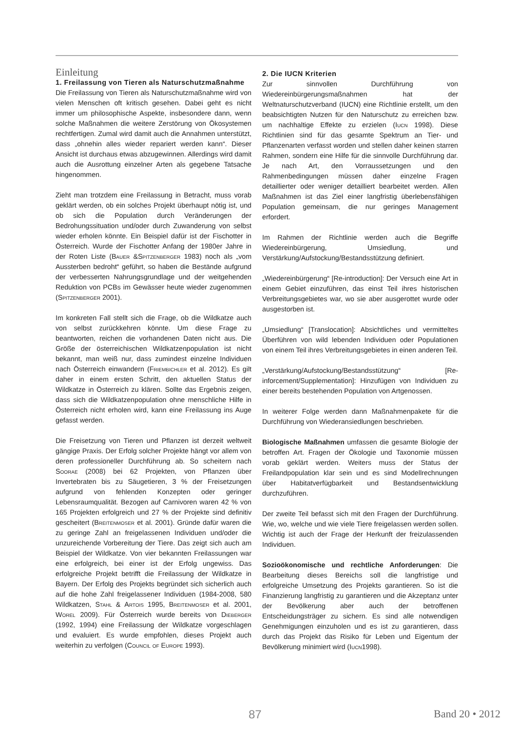Einleitung
1. Freilassung von Tieren als Naturschutzmaß­nahme
Die Freilassung von Tieren als Naturschutzmaßnahme wird von vielen Menschen oft kritisch gesehen. Dabei geht es nicht immer um philosophische Aspekte, insbesondere dann, wenn solche Maßnahmen die weitere Zerstörung von Ökosystemen rechtfertigen. Zumal wird damit auch die Annahmen unterstützt, dass „ohnehin alles wieder repariert werden kann“. Dieser Ansicht ist durchaus etwas abzugewinnen. Allerdings wird damit auch die Ausrottung einzelner Arten als gegebene Tatsache hingenommen.
Zieht man trotzdem eine Freilassung in Betracht, muss vorab geklärt werden, ob ein solches Projekt überhaupt nötig ist, und ob sich die Population durch Veränderungen der Bedrohungssituation und/oder durch Zuwanderung von selbst wieder erholen könnte. Ein Beispiel dafür ist der Fischotter in Österreich. Wurde der Fischotter Anfang der 1980er Jahre in der Roten Liste (Bauer &Spitzenberger 1983) noch als „vom Aussterben bedroht“ geführt, so haben die Bestände aufgrund der verbesserten Nahrungsgrundlage und der weitgehenden Reduktion von PCBs im Gewässer heute wieder zugenommen (Spitzenberger 2001).
Im konkreten Fall stellt sich die Frage, ob die Wildkatze auch von selbst zurückkehren könnte. Um diese Frage zu beantworten, reichen die vorhandenen Daten nicht aus. Die Größe der österreichischen Wildkatzenpopulation ist nicht bekannt, man weiß nur, dass zumindest einzelne Individuen nach Österreich einwandern (Friembichler et al. 2012). Es gilt daher in einem ersten Schritt, den aktuellen Status der Wildkatze in Österreich zu klären. Sollte das Ergebnis zeigen, dass sich die Wildkatzenpopulation ohne menschliche Hilfe in Österreich nicht erholen wird, kann eine Freilassung ins Auge gefasst werden.
Die Freisetzung von Tieren und Pflanzen ist derzeit weltweit gängige Praxis. Der Erfolg solcher Projekte hängt vor allem von deren professioneller Durchführung ab. So scheitern nach Soorae (2008) bei 62 Projekten, von Pflanzen über Invertebraten bis zu Säugetieren, 3 % der Freisetzungen aufgrund von fehlenden Konzepten oder geringer Lebensraumqualität. Bezogen auf Carnivoren waren 42 % von 165 Projekten erfolgreich und 27 % der Projekte sind definitiv gescheitert (Breitenmoser et al. 2001). Gründe dafür waren die zu geringe Zahl an freigelassenen Individuen und/oder die unzureichende Vorbereitung der Tiere. Das zeigt sich auch am Beispiel der Wildkatze. Von vier bekannten Freilassungen war eine erfolgreich, bei einer ist der Erfolg ungewiss. Das erfolgreiche Projekt betrifft die Freilassung der Wildkatze in Bayern. Der Erfolg des Projekts begründet sich sicherlich auch auf die hohe Zahl freigelassener Individuen (1984-2008, 580 Wildkatzen, Stahl & Artois 1995, Breitenmoser et al. 2001, Worel 2009). Für Österreich wurde bereits von Dieberger (1992, 1994) eine Freilassung der Wildkatze vorgeschlagen und evaluiert. Es wurde empfohlen, dieses Projekt auch weiterhin zu verfolgen (Council of Europe 1993).
2. Die IUCN Kriterien
Zur sinnvollen Durchführung von Wiedereinbürgerungsmaßnahmen hat der Weltnaturschutzverband (IUCN) eine Richtlinie erstellt, um den beabsichtigten Nutzen für den Naturschutz zu erreichen bzw. um nachhaltige Effekte zu erzielen (Iucn 1998). Diese Richtlinien sind für das gesamte Spektrum an Tier- und Pflanzenarten verfasst worden und stellen daher keinen starren Rahmen, sondern eine Hilfe für die sinnvolle Durchführung dar. Je nach Art, den Vorraussetzungen und den Rahmenbedingungen müssen daher einzelne Fragen detaillierter oder weniger detailliert bearbeitet werden. Allen Maßnahmen ist das Ziel einer langfristig überlebensfähigen Population gemeinsam, die nur geringes Management erfordert.
Im Rahmen der Richtlinie werden auch die Begriffe Wiedereinbürgerung, Umsiedlung, und Verstärkung/Aufstockung/Bestandsstützung definiert.
„Wiedereinbürgerung“ [Re-introduction]: Der Versuch eine Art in einem Gebiet einzuführen, das einst Teil ihres historischen Verbreitungsgebietes war, wo sie aber ausgerottet wurde oder ausgestorben ist.
„Umsiedlung“ [Translocation]: Absichtliches und vermitteltes Überführen von wild lebenden Individuen oder Populationen von einem Teil ihres Verbreitungsgebietes in einen anderen Teil.
„Verstärkung/Aufstockung/Bestandsstützung“ [Re-inforcement/Supplementation]: Hinzufügen von Individuen zu einer bereits bestehenden Population von Artgenossen.
In weiterer Folge werden dann Maßnahmenpakete für die Durchführung von Wiederansiedlungen beschrieben.
Biologische Maßnahmen umfassen die gesamte Biologie der betroffen Art. Fragen der Ökologie und Taxonomie müssen vorab geklärt werden. Weiters muss der Status der Freilandpopulation klar sein und es sind Modellrechnungen über Habitatverfügbarkeit und Bestandsentwicklung durchzuführen.
Der zweite Teil befasst sich mit den Fragen der Durchführung. Wie, wo, welche und wie viele Tiere freigelassen werden sollen. Wichtig ist auch der Frage der Herkunft der freizulassenden Individuen.
Sozioökonomische und rechtliche Anforderungen: Die Bearbeitung dieses Bereichs soll die langfristige und erfolgreiche Umsetzung des Projekts garantieren. So ist die Finanzierung langfristig zu garantieren und die Akzeptanz unter der Bevölkerung aber auch der betroffenen Entscheidungsträger zu sichern. Es sind alle notwendigen Genehmigungen einzuholen und es ist zu garantieren, dass durch das Projekt das Risiko für Leben und Eigentum der Bevölkerung minimiert wird (Iucn1998).
87 Band 20 • 2012